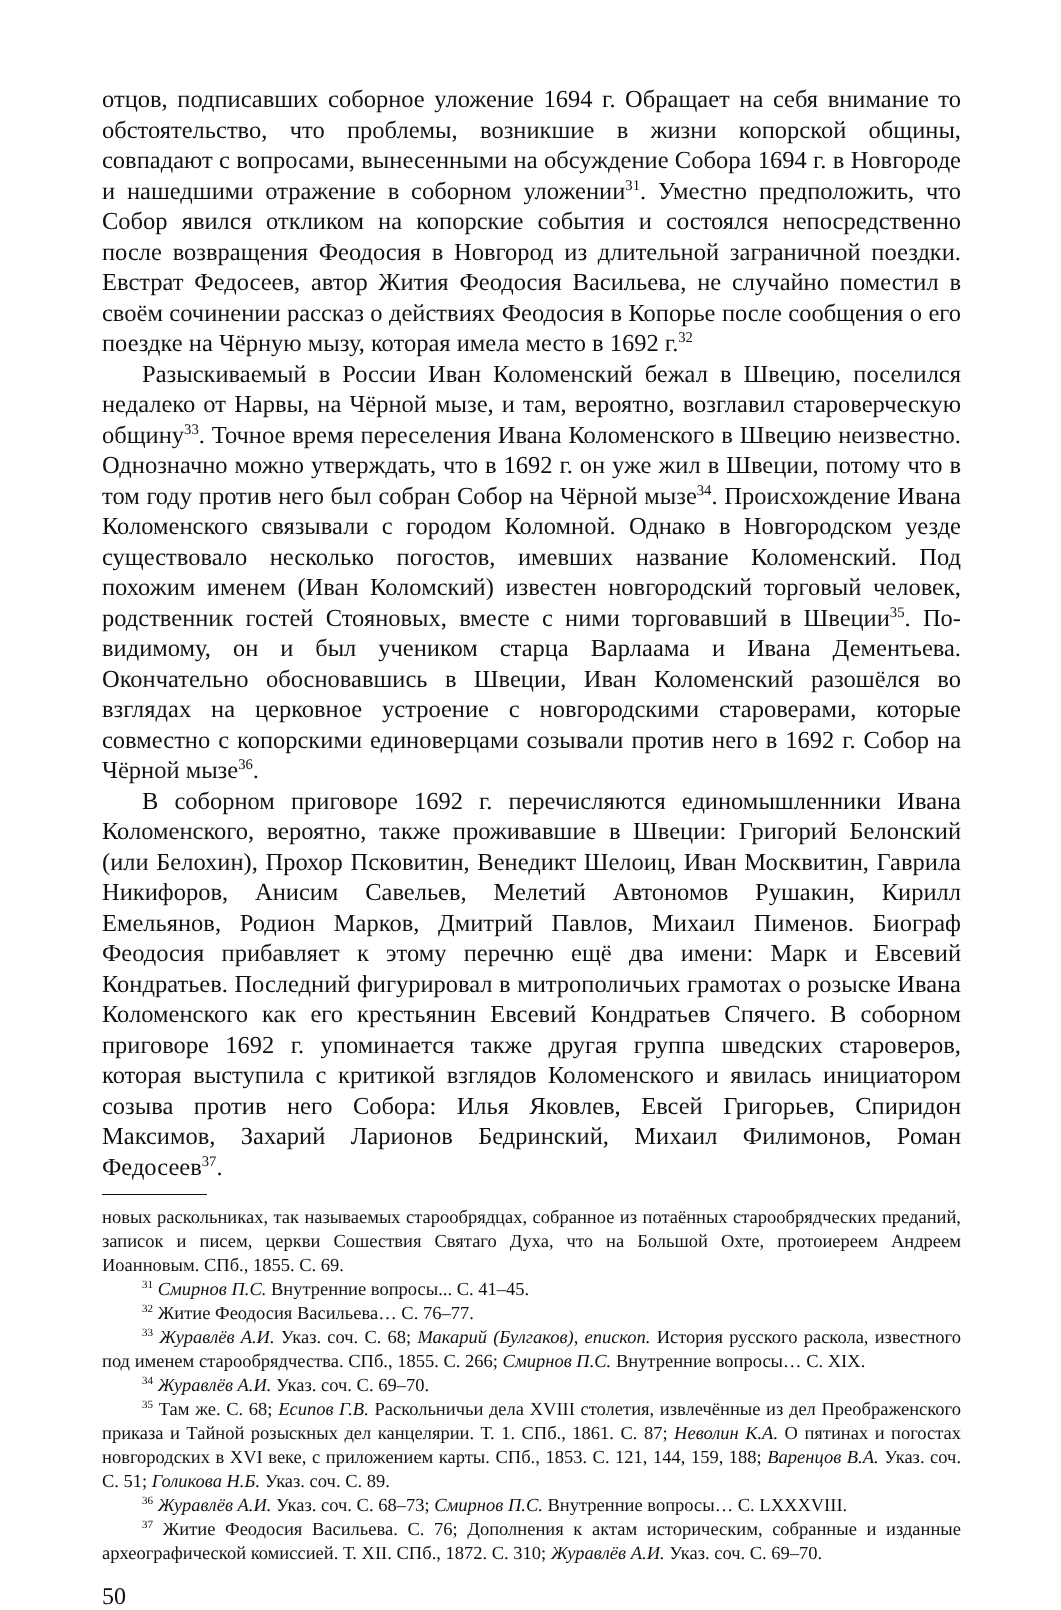отцов, подписавших соборное уложение 1694 г. Обращает на себя внимание то обстоятельство, что проблемы, возникшие в жизни копорской общины, совпадают с вопросами, вынесенными на обсуждение Собора 1694 г. в Новгороде и нашедшими отражение в соборном уложении<sup>31</sup>. Уместно предположить, что Собор явился откликом на копорские события и состоялся непосредственно после возвращения Феодосия в Новгород из длительной заграничной поездки. Евстрат Федосеев, автор Жития Феодосия Васильева, не случайно поместил в своём сочинении рассказ о действиях Феодосия в Копорье после сообщения о его поездке на Чёрную мызу, которая имела место в 1692 г.<sup>32</sup>
Разыскиваемый в России Иван Коломенский бежал в Швецию, поселился недалеко от Нарвы, на Чёрной мызе, и там, вероятно, возглавил староверческую общину<sup>33</sup>. Точное время переселения Ивана Коломенского в Швецию неизвестно. Однозначно можно утверждать, что в 1692 г. он уже жил в Швеции, потому что в том году против него был собран Собор на Чёрной мызе<sup>34</sup>. Происхождение Ивана Коломенского связывали с городом Коломной. Однако в Новгородском уезде существовало несколько погостов, имевших название Коломенский. Под похожим именем (Иван Коломский) известен новгородский торговый человек, родственник гостей Стояновых, вместе с ними торговавший в Швеции<sup>35</sup>. По-видимому, он и был учеником старца Варлаама и Ивана Дементьева. Окончательно обосновавшись в Швеции, Иван Коломенский разошёлся во взглядах на церковное устроение с новгородскими староверами, которые совместно с копорскими единоверцами созывали против него в 1692 г. Собор на Чёрной мызе<sup>36</sup>.
В соборном приговоре 1692 г. перечисляются единомышленники Ивана Коломенского, вероятно, также проживавшие в Швеции: Григорий Белонский (или Белохин), Прохор Псковитин, Венедикт Шелоиц, Иван Москвитин, Гаврила Никифоров, Анисим Савельев, Мелетий Автономов Рушакин, Кирилл Емельянов, Родион Марков, Дмитрий Павлов, Михаил Пименов. Биограф Феодосия прибавляет к этому перечню ещё два имени: Марк и Евсевий Кондратьев. Последний фигурировал в митрополичьих грамотах о розыске Ивана Коломенского как его крестьянин Евсевий Кондратьев Спячего. В соборном приговоре 1692 г. упоминается также другая группа шведских староверов, которая выступила с критикой взглядов Коломенского и явилась инициатором созыва против него Собора: Илья Яковлев, Евсей Григорьев, Спиридон Максимов, Захарий Ларионов Бедринский, Михаил Филимонов, Роман Федосеев<sup>37</sup>.
новых раскольниках, так называемых старообрядцах, собранное из потаённых старообрядческих преданий, записок и писем, церкви Сошествия Святаго Духа, что на Большой Охте, протоиереем Андреем Иоанновым. СПб., 1855. С. 69.
<sup>31</sup> Смирнов П.С. Внутренние вопросы... С. 41–45.
<sup>32</sup> Житие Феодосия Васильева… С. 76–77.
<sup>33</sup> Журавлёв А.И. Указ. соч. С. 68; Макарий (Булгаков), епископ. История русского раскола, известного под именем старообрядчества. СПб., 1855. С. 266; Смирнов П.С. Внутренние вопросы… С. XIX.
<sup>34</sup> Журавлёв А.И. Указ. соч. С. 69–70.
<sup>35</sup> Там же. С. 68; Есипов Г.В. Раскольничьи дела XVIII столетия, извлечённые из дел Преображенского приказа и Тайной розыскных дел канцелярии. Т. 1. СПб., 1861. С. 87; Неволин К.А. О пятинах и погостах новгородских в XVI веке, с приложением карты. СПб., 1853. С. 121, 144, 159, 188; Варенцов В.А. Указ. соч. С. 51; Голикова Н.Б. Указ. соч. С. 89.
<sup>36</sup> Журавлёв А.И. Указ. соч. С. 68–73; Смирнов П.С. Внутренние вопросы… С. LXXXVIII.
<sup>37</sup> Житие Феодосия Васильева. С. 76; Дополнения к актам историческим, собранные и изданные археографической комиссией. Т. XII. СПб., 1872. С. 310; Журавлёв А.И. Указ. соч. С. 69–70.
50